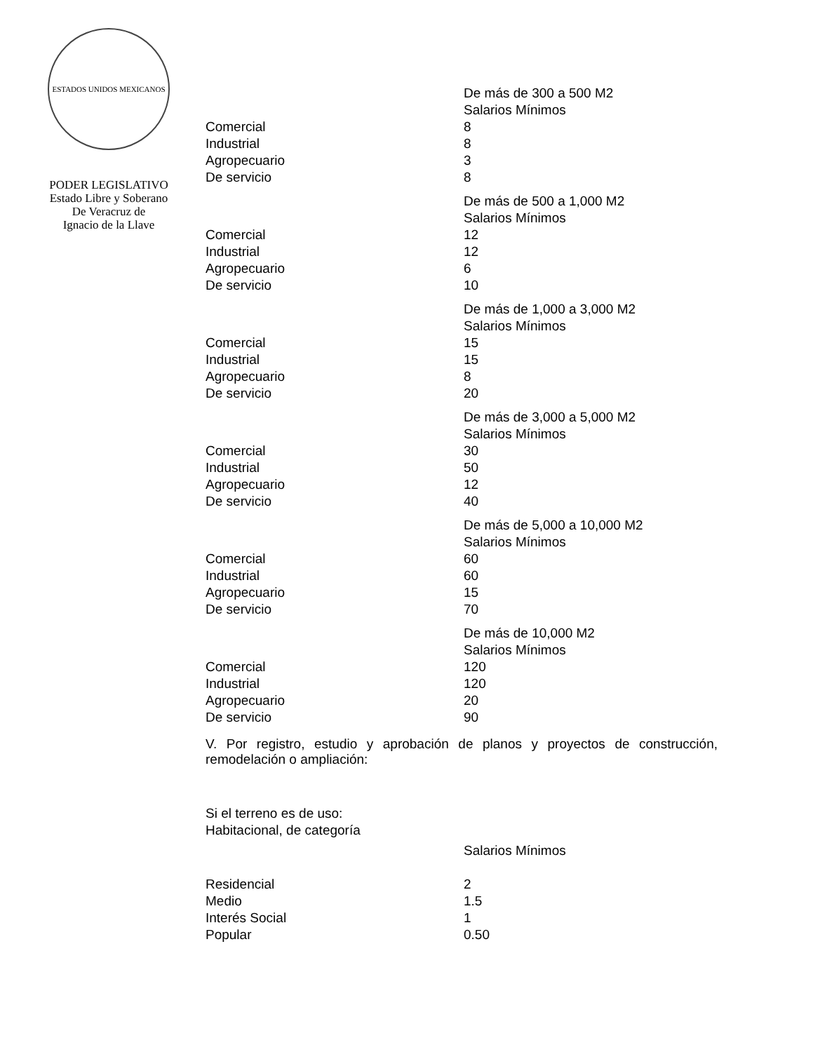ESTADOS UNIDOS MEXICANOS
PODER LEGISLATIVO
Estado Libre y Soberano
De Veracruz de
Ignacio de la Llave
| | De más de 300 a 500 M2 |
| | Salarios Mínimos |
| Comercial | 8 |
| Industrial | 8 |
| Agropecuario | 3 |
| De servicio | 8 |
| | De más de 500 a 1,000 M2 |
| | Salarios Mínimos |
| Comercial | 12 |
| Industrial | 12 |
| Agropecuario | 6 |
| De servicio | 10 |
| | De más de 1,000 a 3,000 M2 |
| | Salarios Mínimos |
| Comercial | 15 |
| Industrial | 15 |
| Agropecuario | 8 |
| De servicio | 20 |
| | De más de 3,000 a 5,000 M2 |
| | Salarios Mínimos |
| Comercial | 30 |
| Industrial | 50 |
| Agropecuario | 12 |
| De servicio | 40 |
| | De más de 5,000 a 10,000 M2 |
| | Salarios Mínimos |
| Comercial | 60 |
| Industrial | 60 |
| Agropecuario | 15 |
| De servicio | 70 |
| | De más de 10,000 M2 |
| | Salarios Mínimos |
| Comercial | 120 |
| Industrial | 120 |
| Agropecuario | 20 |
| De servicio | 90 |
V. Por registro, estudio y aprobación de planos y proyectos de construcción, remodelación o ampliación:
Si el terreno es de uso:
Habitacional, de categoría
| | Salarios Mínimos |
| Residencial | 2 |
| Medio | 1.5 |
| Interés Social | 1 |
| Popular | 0.50 |